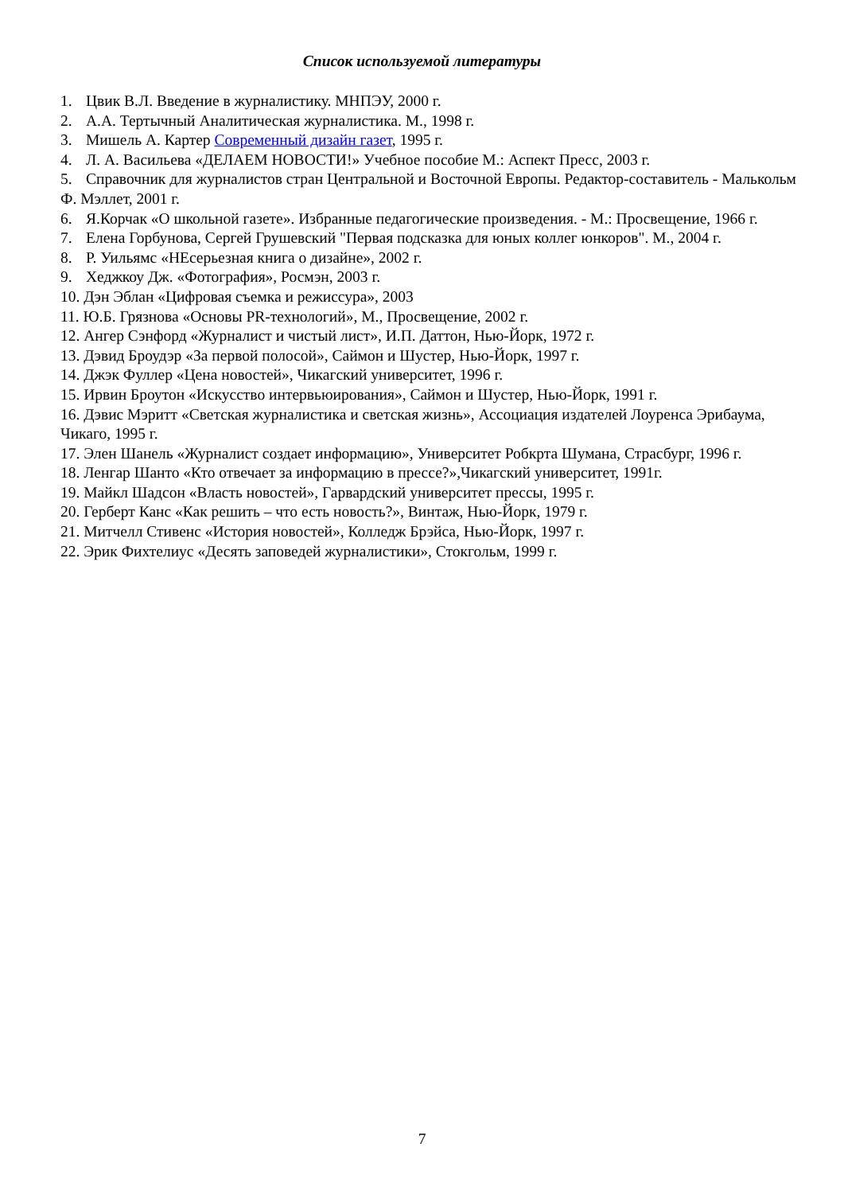Список используемой литературы
1. Цвик В.Л. Введение в журналистику. МНПЭУ, 2000 г.
2. А.А. Тертычный Аналитическая журналистика. М., 1998 г.
3. Мишель А. Картер Современный дизайн газет, 1995 г.
4. Л. А. Васильева «ДЕЛАЕМ НОВОСТИ!» Учебное пособие М.: Аспект Пресс, 2003 г.
5. Справочник для журналистов стран Центральной и Восточной Европы. Редактор-составитель - Малькольм Ф. Мэллет, 2001 г.
6. Я.Корчак «О школьной газете». Избранные педагогические произведения. - М.: Просвещение, 1966 г.
7. Елена Горбунова, Сергей Грушевский "Первая подсказка для юных коллег юнкоров". М., 2004 г.
8. Р. Уильямс «НЕсерьезная книга о дизайне», 2002 г.
9. Хеджкоу Дж. «Фотография», Росмэн, 2003 г.
10. Дэн Эблан «Цифровая съемка и режиссура», 2003
11. Ю.Б. Грязнова «Основы PR-технологий», М., Просвещение, 2002 г.
12. Ангер Сэнфорд «Журналист и чистый лист», И.П. Даттон, Нью-Йорк, 1972 г.
13. Дэвид Броудэр «За первой полосой», Саймон и Шустер, Нью-Йорк, 1997 г.
14. Джэк Фуллер «Цена новостей», Чикагский университет, 1996 г.
15. Ирвин Броутон «Искусство интервьюирования», Саймон и Шустер, Нью-Йорк, 1991 г.
16. Дэвис Мэритт «Светская журналистика и светская жизнь», Ассоциация издателей Лоуренса Эрибаума, Чикаго, 1995 г.
17. Элен Шанель «Журналист создает информацию», Университет Робкрта Шумана, Страсбург, 1996 г.
18. Ленгар Шанто «Кто отвечает за информацию в прессе?»,Чикагский университет, 1991г.
19. Майкл Шадсон «Власть новостей», Гарвардский университет прессы, 1995 г.
20. Герберт Канс «Как решить – что есть новость?», Винтаж, Нью-Йорк, 1979 г.
21. Митчелл Стивенс «История новостей», Колледж Брэйса, Нью-Йорк, 1997 г.
22. Эрик Фихтелиус «Десять заповедей журналистики», Стокгольм, 1999 г.
7